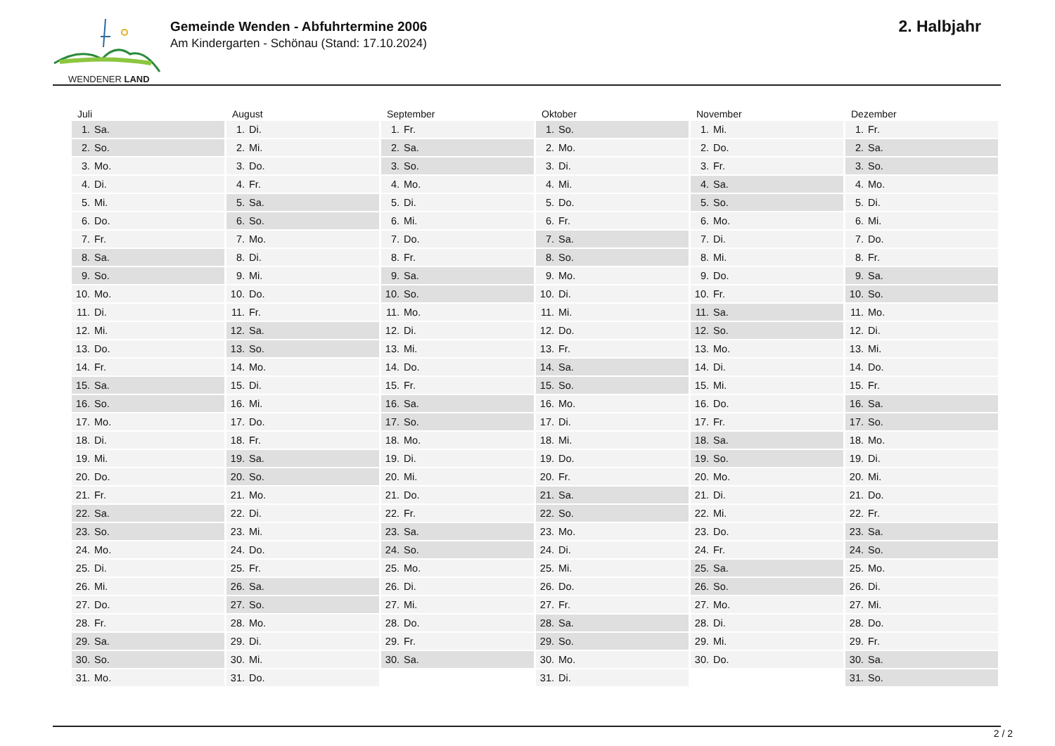WENDENER LAND
Gemeinde Wenden - Abfuhrtermine 2006
Am Kindergarten - Schönau (Stand: 17.10.2024)
2. Halbjahr
Juli
| 1. | Sa. |
| 2. | So. |
| 3. | Mo. |
| 4. | Di. |
| 5. | Mi. |
| 6. | Do. |
| 7. | Fr. |
| 8. | Sa. |
| 9. | So. |
| 10. | Mo. |
| 11. | Di. |
| 12. | Mi. |
| 13. | Do. |
| 14. | Fr. |
| 15. | Sa. |
| 16. | So. |
| 17. | Mo. |
| 18. | Di. |
| 19. | Mi. |
| 20. | Do. |
| 21. | Fr. |
| 22. | Sa. |
| 23. | So. |
| 24. | Mo. |
| 25. | Di. |
| 26. | Mi. |
| 27. | Do. |
| 28. | Fr. |
| 29. | Sa. |
| 30. | So. |
| 31. | Mo. |
August
| 1. | Di. |
| 2. | Mi. |
| 3. | Do. |
| 4. | Fr. |
| 5. | Sa. |
| 6. | So. |
| 7. | Mo. |
| 8. | Di. |
| 9. | Mi. |
| 10. | Do. |
| 11. | Fr. |
| 12. | Sa. |
| 13. | So. |
| 14. | Mo. |
| 15. | Di. |
| 16. | Mi. |
| 17. | Do. |
| 18. | Fr. |
| 19. | Sa. |
| 20. | So. |
| 21. | Mo. |
| 22. | Di. |
| 23. | Mi. |
| 24. | Do. |
| 25. | Fr. |
| 26. | Sa. |
| 27. | So. |
| 28. | Mo. |
| 29. | Di. |
| 30. | Mi. |
| 31. | Do. |
September
| 1. | Fr. |
| 2. | Sa. |
| 3. | So. |
| 4. | Mo. |
| 5. | Di. |
| 6. | Mi. |
| 7. | Do. |
| 8. | Fr. |
| 9. | Sa. |
| 10. | So. |
| 11. | Mo. |
| 12. | Di. |
| 13. | Mi. |
| 14. | Do. |
| 15. | Fr. |
| 16. | Sa. |
| 17. | So. |
| 18. | Mo. |
| 19. | Di. |
| 20. | Mi. |
| 21. | Do. |
| 22. | Fr. |
| 23. | Sa. |
| 24. | So. |
| 25. | Mo. |
| 26. | Di. |
| 27. | Mi. |
| 28. | Do. |
| 29. | Fr. |
| 30. | Sa. |
Oktober
| 1. | So. |
| 2. | Mo. |
| 3. | Di. |
| 4. | Mi. |
| 5. | Do. |
| 6. | Fr. |
| 7. | Sa. |
| 8. | So. |
| 9. | Mo. |
| 10. | Di. |
| 11. | Mi. |
| 12. | Do. |
| 13. | Fr. |
| 14. | Sa. |
| 15. | So. |
| 16. | Mo. |
| 17. | Di. |
| 18. | Mi. |
| 19. | Do. |
| 20. | Fr. |
| 21. | Sa. |
| 22. | So. |
| 23. | Mo. |
| 24. | Di. |
| 25. | Mi. |
| 26. | Do. |
| 27. | Fr. |
| 28. | Sa. |
| 29. | So. |
| 30. | Mo. |
| 31. | Di. |
November
| 1. | Mi. |
| 2. | Do. |
| 3. | Fr. |
| 4. | Sa. |
| 5. | So. |
| 6. | Mo. |
| 7. | Di. |
| 8. | Mi. |
| 9. | Do. |
| 10. | Fr. |
| 11. | Sa. |
| 12. | So. |
| 13. | Mo. |
| 14. | Di. |
| 15. | Mi. |
| 16. | Do. |
| 17. | Fr. |
| 18. | Sa. |
| 19. | So. |
| 20. | Mo. |
| 21. | Di. |
| 22. | Mi. |
| 23. | Do. |
| 24. | Fr. |
| 25. | Sa. |
| 26. | So. |
| 27. | Mo. |
| 28. | Di. |
| 29. | Mi. |
| 30. | Do. |
Dezember
| 1. | Fr. |
| 2. | Sa. |
| 3. | So. |
| 4. | Mo. |
| 5. | Di. |
| 6. | Mi. |
| 7. | Do. |
| 8. | Fr. |
| 9. | Sa. |
| 10. | So. |
| 11. | Mo. |
| 12. | Di. |
| 13. | Mi. |
| 14. | Do. |
| 15. | Fr. |
| 16. | Sa. |
| 17. | So. |
| 18. | Mo. |
| 19. | Di. |
| 20. | Mi. |
| 21. | Do. |
| 22. | Fr. |
| 23. | Sa. |
| 24. | So. |
| 25. | Mo. |
| 26. | Di. |
| 27. | Mi. |
| 28. | Do. |
| 29. | Fr. |
| 30. | Sa. |
| 31. | So. |
2 / 2